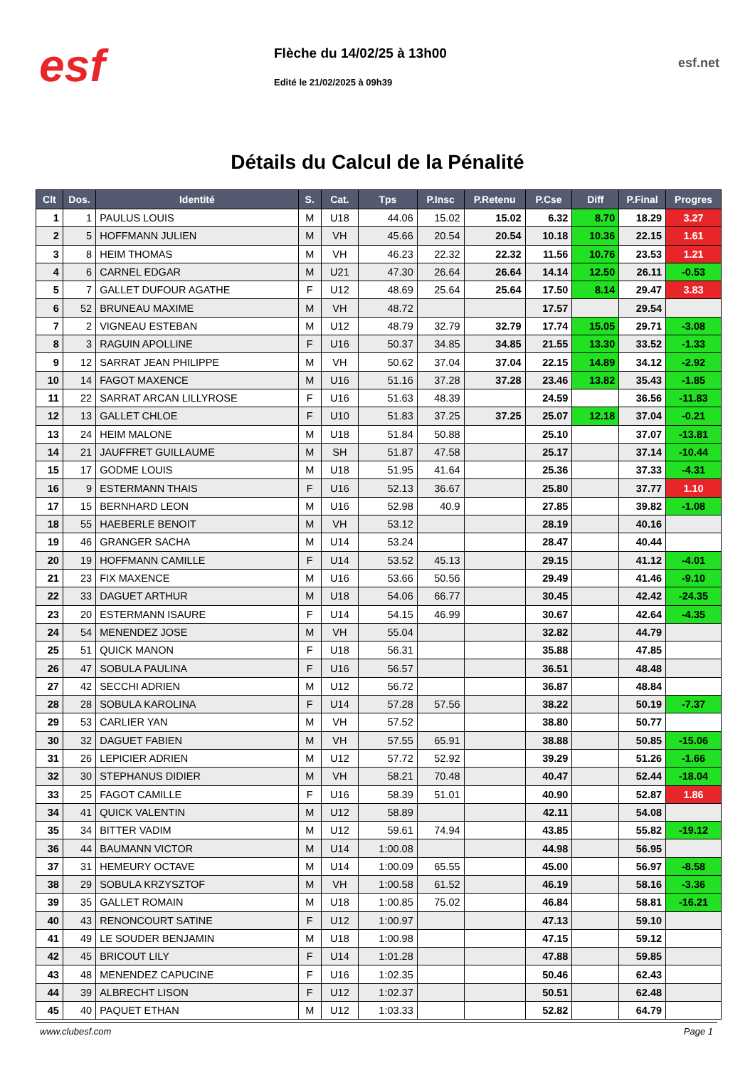esf
Flèche du 14/02/25 à 13h00
Edité le 21/02/2025 à 09h39
esf.net
Détails du Calcul de la Pénalité
| Clt | Dos. | Identité | S. | Cat. | Tps | P.Insc | P.Retenu | P.Cse | Diff | P.Final | Progres |
| --- | --- | --- | --- | --- | --- | --- | --- | --- | --- | --- | --- |
| 1 | 1 | PAULUS LOUIS | M | U18 | 44.06 | 15.02 | 15.02 | 6.32 | 8.70 | 18.29 | 3.27 |
| 2 | 5 | HOFFMANN JULIEN | M | VH | 45.66 | 20.54 | 20.54 | 10.18 | 10.36 | 22.15 | 1.61 |
| 3 | 8 | HEIM THOMAS | M | VH | 46.23 | 22.32 | 22.32 | 11.56 | 10.76 | 23.53 | 1.21 |
| 4 | 6 | CARNEL EDGAR | M | U21 | 47.30 | 26.64 | 26.64 | 14.14 | 12.50 | 26.11 | -0.53 |
| 5 | 7 | GALLET DUFOUR AGATHE | F | U12 | 48.69 | 25.64 | 25.64 | 17.50 | 8.14 | 29.47 | 3.83 |
| 6 | 52 | BRUNEAU MAXIME | M | VH | 48.72 | | | 17.57 | | 29.54 | |
| 7 | 2 | VIGNEAU ESTEBAN | M | U12 | 48.79 | 32.79 | 32.79 | 17.74 | 15.05 | 29.71 | -3.08 |
| 8 | 3 | RAGUIN APOLLINE | F | U16 | 50.37 | 34.85 | 34.85 | 21.55 | 13.30 | 33.52 | -1.33 |
| 9 | 12 | SARRAT JEAN PHILIPPE | M | VH | 50.62 | 37.04 | 37.04 | 22.15 | 14.89 | 34.12 | -2.92 |
| 10 | 14 | FAGOT MAXENCE | M | U16 | 51.16 | 37.28 | 37.28 | 23.46 | 13.82 | 35.43 | -1.85 |
| 11 | 22 | SARRAT ARCAN LILLYROSE | F | U16 | 51.63 | 48.39 | | 24.59 | | 36.56 | -11.83 |
| 12 | 13 | GALLET CHLOE | F | U10 | 51.83 | 37.25 | 37.25 | 25.07 | 12.18 | 37.04 | -0.21 |
| 13 | 24 | HEIM MALONE | M | U18 | 51.84 | 50.88 | | 25.10 | | 37.07 | -13.81 |
| 14 | 21 | JAUFFRET GUILLAUME | M | SH | 51.87 | 47.58 | | 25.17 | | 37.14 | -10.44 |
| 15 | 17 | GODME LOUIS | M | U18 | 51.95 | 41.64 | | 25.36 | | 37.33 | -4.31 |
| 16 | 9 | ESTERMANN THAIS | F | U16 | 52.13 | 36.67 | | 25.80 | | 37.77 | 1.10 |
| 17 | 15 | BERNHARD LEON | M | U16 | 52.98 | 40.9 | | 27.85 | | 39.82 | -1.08 |
| 18 | 55 | HAEBERLE BENOIT | M | VH | 53.12 | | | 28.19 | | 40.16 | |
| 19 | 46 | GRANGER SACHA | M | U14 | 53.24 | | | 28.47 | | 40.44 | |
| 20 | 19 | HOFFMANN CAMILLE | F | U14 | 53.52 | 45.13 | | 29.15 | | 41.12 | -4.01 |
| 21 | 23 | FIX MAXENCE | M | U16 | 53.66 | 50.56 | | 29.49 | | 41.46 | -9.10 |
| 22 | 33 | DAGUET ARTHUR | M | U18 | 54.06 | 66.77 | | 30.45 | | 42.42 | -24.35 |
| 23 | 20 | ESTERMANN ISAURE | F | U14 | 54.15 | 46.99 | | 30.67 | | 42.64 | -4.35 |
| 24 | 54 | MENENDEZ JOSE | M | VH | 55.04 | | | 32.82 | | 44.79 | |
| 25 | 51 | QUICK MANON | F | U18 | 56.31 | | | 35.88 | | 47.85 | |
| 26 | 47 | SOBULA PAULINA | F | U16 | 56.57 | | | 36.51 | | 48.48 | |
| 27 | 42 | SECCHI ADRIEN | M | U12 | 56.72 | | | 36.87 | | 48.84 | |
| 28 | 28 | SOBULA KAROLINA | F | U14 | 57.28 | 57.56 | | 38.22 | | 50.19 | -7.37 |
| 29 | 53 | CARLIER YAN | M | VH | 57.52 | | | 38.80 | | 50.77 | |
| 30 | 32 | DAGUET FABIEN | M | VH | 57.55 | 65.91 | | 38.88 | | 50.85 | -15.06 |
| 31 | 26 | LEPICIER ADRIEN | M | U12 | 57.72 | 52.92 | | 39.29 | | 51.26 | -1.66 |
| 32 | 30 | STEPHANUS DIDIER | M | VH | 58.21 | 70.48 | | 40.47 | | 52.44 | -18.04 |
| 33 | 25 | FAGOT CAMILLE | F | U16 | 58.39 | 51.01 | | 40.90 | | 52.87 | 1.86 |
| 34 | 41 | QUICK VALENTIN | M | U12 | 58.89 | | | 42.11 | | 54.08 | |
| 35 | 34 | BITTER VADIM | M | U12 | 59.61 | 74.94 | | 43.85 | | 55.82 | -19.12 |
| 36 | 44 | BAUMANN VICTOR | M | U14 | 1:00.08 | | | 44.98 | | 56.95 | |
| 37 | 31 | HEMEURY OCTAVE | M | U14 | 1:00.09 | 65.55 | | 45.00 | | 56.97 | -8.58 |
| 38 | 29 | SOBULA KRZYSZTOF | M | VH | 1:00.58 | 61.52 | | 46.19 | | 58.16 | -3.36 |
| 39 | 35 | GALLET ROMAIN | M | U18 | 1:00.85 | 75.02 | | 46.84 | | 58.81 | -16.21 |
| 40 | 43 | RENONCOURT SATINE | F | U12 | 1:00.97 | | | 47.13 | | 59.10 | |
| 41 | 49 | LE SOUDER BENJAMIN | M | U18 | 1:00.98 | | | 47.15 | | 59.12 | |
| 42 | 45 | BRICOUT LILY | F | U14 | 1:01.28 | | | 47.88 | | 59.85 | |
| 43 | 48 | MENENDEZ CAPUCINE | F | U16 | 1:02.35 | | | 50.46 | | 62.43 | |
| 44 | 39 | ALBRECHT LISON | F | U12 | 1:02.37 | | | 50.51 | | 62.48 | |
| 45 | 40 | PAQUET ETHAN | M | U12 | 1:03.33 | | | 52.82 | | 64.79 | |
www.clubesf.com Page 1